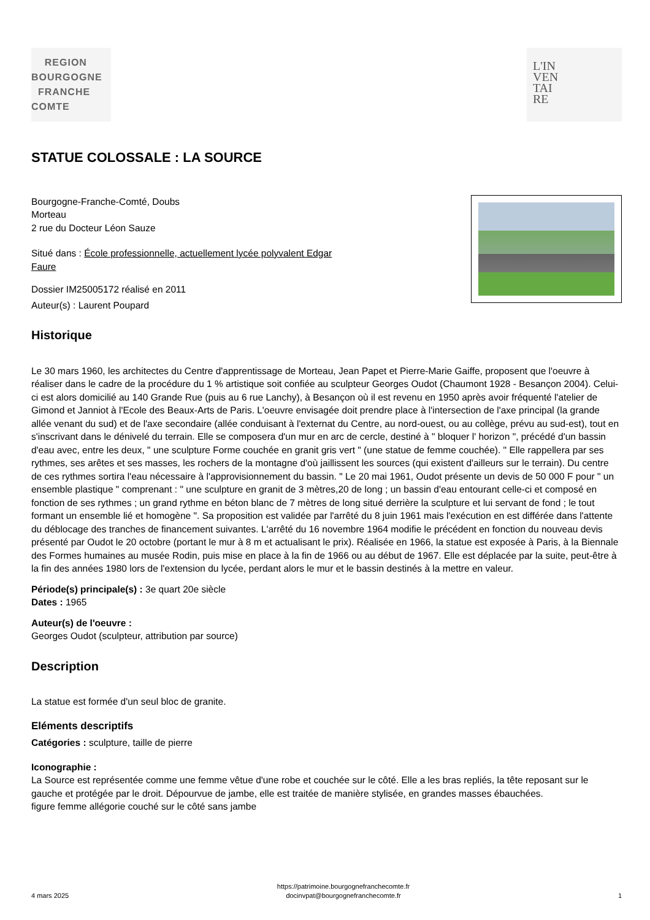REGION
BOURGOGNE
FRANCHE
COMTE
L'IN
VEN
TAI
RE
STATUE COLOSSALE : LA SOURCE
Bourgogne-Franche-Comté, Doubs
Morteau
2 rue du Docteur Léon Sauze
Situé dans : École professionnelle, actuellement lycée polyvalent Edgar
Faure
Dossier IM25005172 réalisé en 2011
Auteur(s) : Laurent Poupard
Historique
Le 30 mars 1960, les architectes du Centre d'apprentissage de Morteau, Jean Papet et Pierre-Marie Gaiffe, proposent que l'oeuvre à réaliser dans le cadre de la procédure du 1 % artistique soit confiée au sculpteur Georges Oudot (Chaumont 1928 - Besançon 2004). Celui-ci est alors domicilié au 140 Grande Rue (puis au 6 rue Lanchy), à Besançon où il est revenu en 1950 après avoir fréquenté l'atelier de Gimond et Janniot à l'Ecole des Beaux-Arts de Paris. L'oeuvre envisagée doit prendre place à l'intersection de l'axe principal (la grande allée venant du sud) et de l'axe secondaire (allée conduisant à l'externat du Centre, au nord-ouest, ou au collège, prévu au sud-est), tout en s'inscrivant dans le dénivelé du terrain. Elle se composera d'un mur en arc de cercle, destiné à " bloquer l' horizon ", précédé d'un bassin d'eau avec, entre les deux, " une sculpture Forme couchée en granit gris vert " (une statue de femme couchée). " Elle rappellera par ses rythmes, ses arêtes et ses masses, les rochers de la montagne d'où jaillissent les sources (qui existent d'ailleurs sur le terrain). Du centre de ces rythmes sortira l'eau nécessaire à l'approvisionnement du bassin. " Le 20 mai 1961, Oudot présente un devis de 50 000 F pour " un ensemble plastique " comprenant : " une sculpture en granit de 3 mètres,20 de long ; un bassin d'eau entourant celle-ci et composé en fonction de ses rythmes ; un grand rythme en béton blanc de 7 mètres de long situé derrière la sculpture et lui servant de fond ; le tout formant un ensemble lié et homogène ". Sa proposition est validée par l'arrêté du 8 juin 1961 mais l'exécution en est différée dans l'attente du déblocage des tranches de financement suivantes. L'arrêté du 16 novembre 1964 modifie le précédent en fonction du nouveau devis présenté par Oudot le 20 octobre (portant le mur à 8 m et actualisant le prix). Réalisée en 1966, la statue est exposée à Paris, à la Biennale des Formes humaines au musée Rodin, puis mise en place à la fin de 1966 ou au début de 1967. Elle est déplacée par la suite, peut-être à la fin des années 1980 lors de l'extension du lycée, perdant alors le mur et le bassin destinés à la mettre en valeur.
Période(s) principale(s) : 3e quart 20e siècle
Dates : 1965
Auteur(s) de l'oeuvre :
Georges Oudot (sculpteur, attribution par source)
Description
La statue est formée d'un seul bloc de granite.
Eléments descriptifs
Catégories : sculpture, taille de pierre
Iconographie :
La Source est représentée comme une femme vêtue d'une robe et couchée sur le côté. Elle a les bras repliés, la tête reposant sur le gauche et protégée par le droit. Dépourvue de jambe, elle est traitée de manière stylisée, en grandes masses ébauchées.
figure femme allégorie couché sur le côté sans jambe
4 mars 2025 https://patrimoine.bourgognefranchecomte.fr
docinvpat@bourgognefranchecomte.fr 1